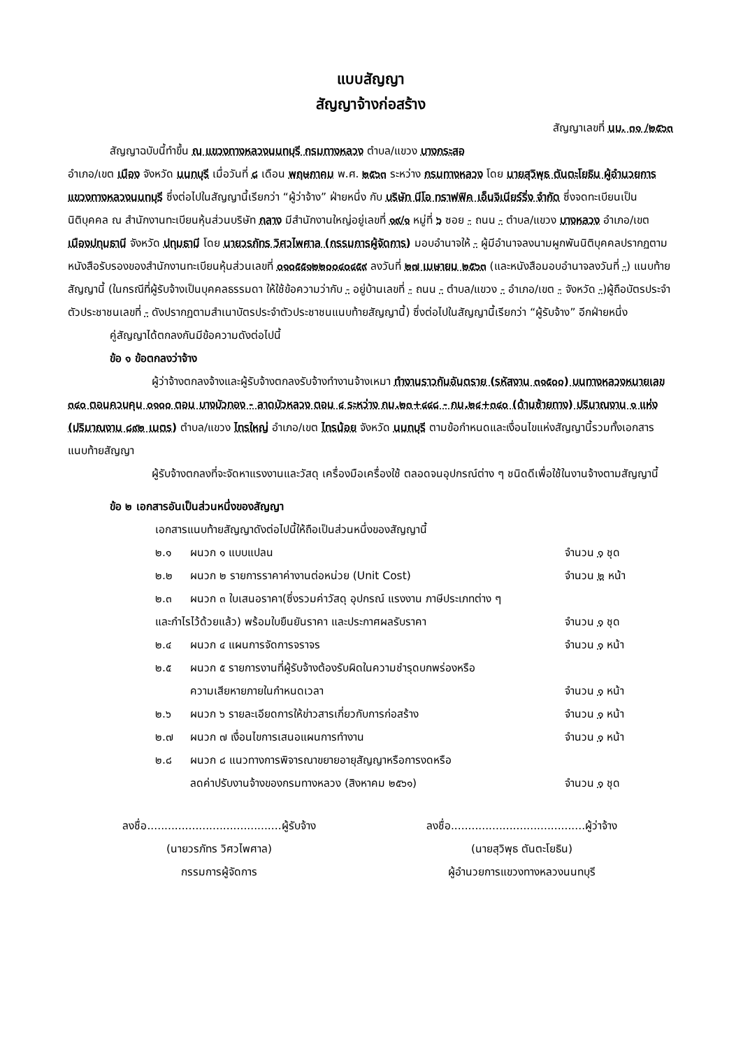แบบสัญญา
สัญญาจ้างก่อสร้าง
สัญญาเลขที่ นบ. ๓๑ /๒๕๖๓
สัญญาฉบับนี้ทำขึ้น ณ แขวงทางหลวงนนทบุรี กรมทางหลวง ตำบล/แขวง บางกระสอ
อำเภอ/เขต เมือง จังหวัด นนทบุรี เมื่อวันที่ ๘ เดือน พฤษภาคม พ.ศ. ๒๕๖๓ ระหว่าง กรมทางหลวง โดย นายสุวิพุธ ตันตะโยธิน ผู้อำนวยการแขวงทางหลวงนนทบุรี ซึ่งต่อไปในสัญญานี้เรียกว่า “ผู้ว่าจ้าง” ฝ่ายหนึ่ง กับ บริษัท นีโอ ทราฟฟิค เอ็นจิเนียร์ริ่ง จำกัด ซึ่งจดทะเบียนเป็นนิติบุคคล ณ สำนักงานทะเบียนหุ้นส่วนบริษัท กลาง มีสำนักงานใหญ่อยู่เลขที่ ๑๙/๑ หมู่ที่ ๖ ซอย - ถนน - ตำบล/แขวง บางหลวง อำเภอ/เขต เมืองปทุมธานี จังหวัด ปทุมธานี โดย นายวรภัทร วิศวไพศาล (กรรมการผู้จัดการ) มอบอำนาจให้ - ผู้มีอำนาจลงนามผูกพันนิติบุคคลปรากฏตามหนังสือรับรองของสำนักงานทะเบียนหุ้นส่วนเลขที่ ๐๑๐๕๕๑๒๒๐๐๔๐๔๕๙ ลงวันที่ ๒๗ เมษายน ๒๕๖๓ (และหนังสือมอบอำนาจลงวันที่ -) แนบท้ายสัญญานี้ (ในกรณีที่ผู้รับจ้างเป็นบุคคลธรรมดา ให้ใช้ข้อความว่ากับ - อยู่บ้านเลขที่ - ถนน - ตำบล/แขวง - อำเภอ/เขต - จังหวัด -)ผู้ถือบัตรประจำตัวประชาชนเลขที่ - ดังปรากฏตามสำเนาบัตรประจำตัวประชาชนแนบท้ายสัญญานี้) ซึ่งต่อไปในสัญญานี้เรียกว่า “ผู้รับจ้าง” อีกฝ่ายหนึ่ง
คู่สัญญาได้ตกลงกันมีข้อความดังต่อไปนี้
ข้อ ๑ ข้อตกลงว่าจ้าง
ผู้ว่าจ้างตกลงจ้างและผู้รับจ้างตกลงรับจ้างทำงานจ้างเหมา ทำงานราวกันอันตราย (รหัสงาน ๓๑๕๐๐) บนทางหลวงหมายเลข ๓๔๐ ตอนควบคุม ๐๑๐๐ ตอน บางบัวทอง - ลาดบัวหลวง ตอน ๔ ระหว่าง กม.๒๓+๔๔๘ - กม.๒๔+๓๔๐ (ด้านซ้ายทาง) ปริมาณงาน ๑ แห่ง (ปริมาณงาน ๘๙๒ เมตร) ตำบล/แขวง ไทรใหญ่ อำเภอ/เขต ไทรน้อย จังหวัด นนทบุรี ตามข้อกำหนดและเงื่อนไขแห่งสัญญานี้รวมทั้งเอกสารแนบท้ายสัญญา
ผู้รับจ้างตกลงที่จะจัดหาแรงงานและวัสดุ เครื่องมือเครื่องใช้ ตลอดจนอุปกรณ์ต่าง ๆ ชนิดดีเพื่อใช้ในงานจ้างตามสัญญานี้
ข้อ ๒ เอกสารอันเป็นส่วนหนึ่งของสัญญา
เอกสารแนบท้ายสัญญาดังต่อไปนี้ให้ถือเป็นส่วนหนึ่งของสัญญานี้
๒.๑ ผนวก ๑ แบบแปลน จำนวน ๑ ชุด
๒.๒ ผนวก ๒ รายการราคาค่างานต่อหน่วย (Unit Cost) จำนวน ๒ หน้า
๒.๓ ผนวก ๓ ใบเสนอราคา(ซึ่งรวมค่าวัสดุ อุปกรณ์ แรงงาน ภาษีประเภทต่าง ๆ
และกำไรไว้ด้วยแล้ว) พร้อมใบยืนยันราคา และประกาศผลรับราคา จำนวน ๑ ชุด
๒.๔ ผนวก ๔ แผนการจัดการจราจร จำนวน ๑ หน้า
๒.๕ ผนวก ๕ รายการงานที่ผู้รับจ้างต้องรับผิดในความชำรุดบกพร่องหรือ
ความเสียหายภายในกำหนดเวลา
จำนวน ๑ หน้า
๒.๖ ผนวก ๖ รายละเอียดการให้ข่าวสารเกี่ยวกับการก่อสร้าง จำนวน ๑ หน้า
๒.๗ ผนวก ๗ เงื่อนไขการเสนอแผนการทำงาน จำนวน ๑ หน้า
๒.๘ ผนวก ๘ แนวทางการพิจารณาขยายอายุสัญญาหรือการงดหรือ
ลดค่าปรับงานจ้างของกรมทางหลวง (สิงหาคม ๒๕๖๑)
จำนวน ๑ ชุด
ลงชื่อ.......................................ผู้รับจ้าง
(นายวรภัทร วิศวไพศาล)
กรรมการผู้จัดการ
ลงชื่อ.......................................ผู้ว่าจ้าง
(นายสุวิพุธ ตันตะโยธิน)
ผู้อำนวยการแขวงทางหลวงนนทบุรี